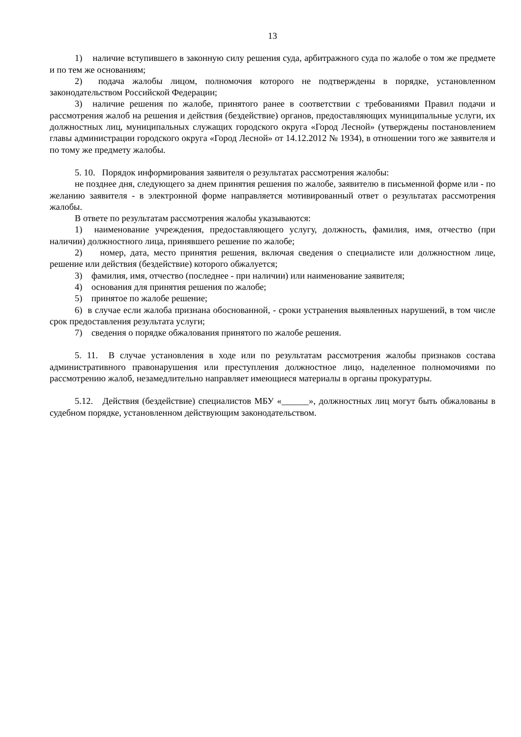13
1) наличие вступившего в законную силу решения суда, арбитражного суда по жалобе о том же предмете и по тем же основаниям;
2) подача жалобы лицом, полномочия которого не подтверждены в порядке, установленном законодательством Российской Федерации;
3) наличие решения по жалобе, принятого ранее в соответствии с требованиями Правил подачи и рассмотрения жалоб на решения и действия (бездействие) органов, предоставляющих муниципальные услуги, их должностных лиц, муниципальных служащих городского округа «Город Лесной» (утверждены постановлением главы администрации городского округа «Город Лесной» от 14.12.2012 № 1934), в отношении того же заявителя и по тому же предмету жалобы.
5. 10. Порядок информирования заявителя о результатах рассмотрения жалобы:
не позднее дня, следующего за днем принятия решения по жалобе, заявителю в письменной форме или - по желанию заявителя - в электронной форме направляется мотивированный ответ о результатах рассмотрения жалобы.
В ответе по результатам рассмотрения жалобы указываются:
1) наименование учреждения, предоставляющего услугу, должность, фамилия, имя, отчество (при наличии) должностного лица, принявшего решение по жалобе;
2) номер, дата, место принятия решения, включая сведения о специалисте или должностном лице, решение или действия (бездействие) которого обжалуется;
3) фамилия, имя, отчество (последнее - при наличии) или наименование заявителя;
4) основания для принятия решения по жалобе;
5) принятое по жалобе решение;
6) в случае если жалоба признана обоснованной, - сроки устранения выявленных нарушений, в том числе срок предоставления результата услуги;
7) сведения о порядке обжалования принятого по жалобе решения.
5. 11. В случае установления в ходе или по результатам рассмотрения жалобы признаков состава административного правонарушения или преступления должностное лицо, наделенное полномочиями по рассмотрению жалоб, незамедлительно направляет имеющиеся материалы в органы прокуратуры.
5.12. Действия (бездействие) специалистов МБУ «______», должностных лиц могут быть обжалованы в судебном порядке, установленном действующим законодательством.